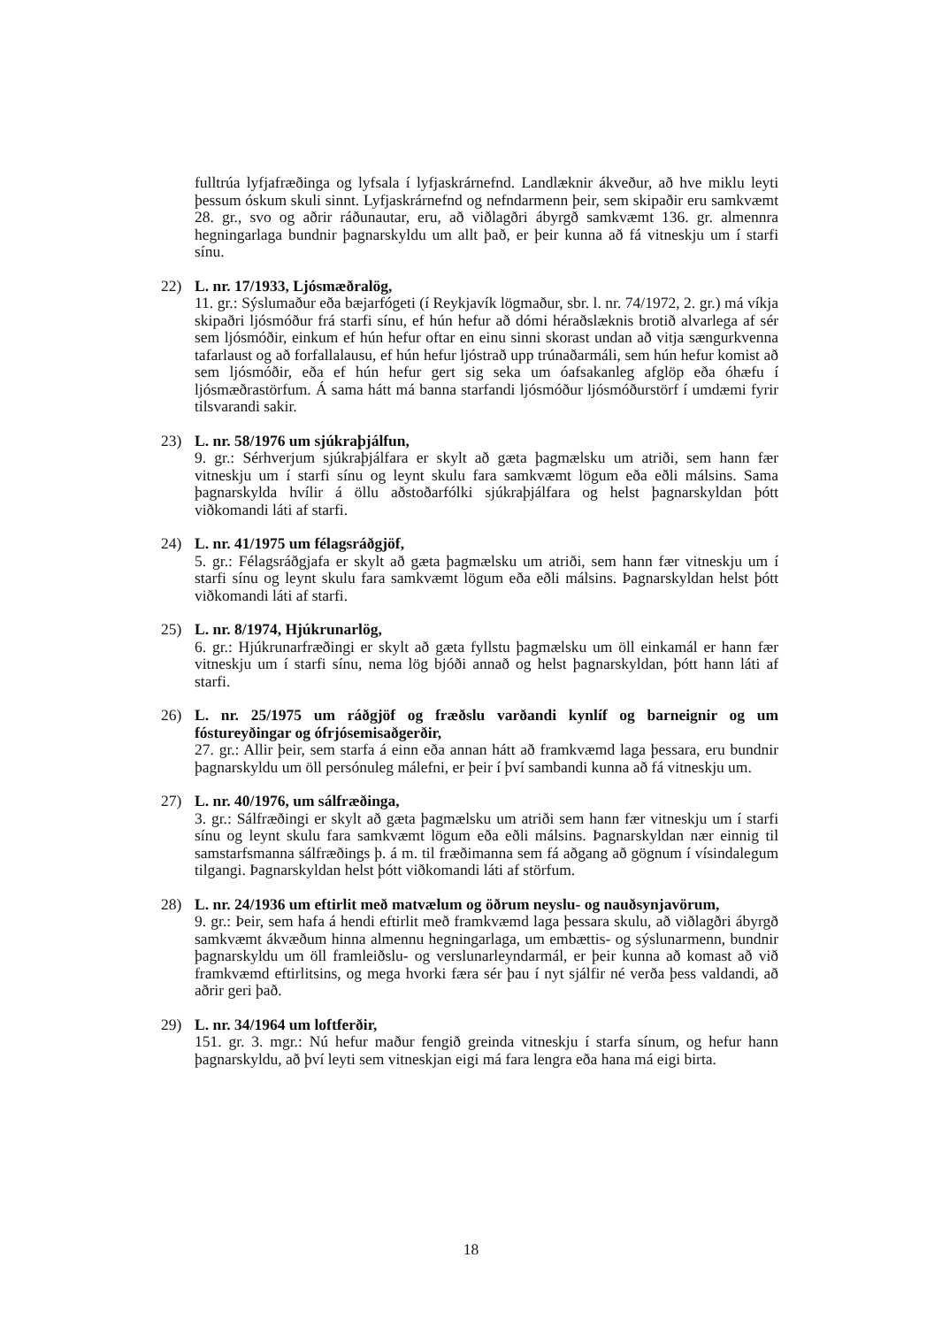fulltrúa lyfjafræðinga og lyfsala í lyfjaskrárnefnd. Landlæknir ákveður, að hve miklu leyti þessum óskum skuli sinnt. Lyfjaskrárnefnd og nefndarmenn þeir, sem skipaðir eru samkvæmt 28. gr., svo og aðrir ráðunautar, eru, að viðlagðri ábyrgð samkvæmt 136. gr. almennra hegningarlaga bundnir þagnarskyldu um allt það, er þeir kunna að fá vitneskju um í starfi sínu.
22) L. nr. 17/1933, Ljósmæðralög,
11. gr.: Sýslumaður eða bæjarfógeti (í Reykjavík lögmaður, sbr. l. nr. 74/1972, 2. gr.) má víkja skipaðri ljósmóður frá starfi sínu, ef hún hefur að dómi héraðslæknis brotið alvarlega af sér sem ljósmóðir, einkum ef hún hefur oftar en einu sinni skorast undan að vitja sængurkvenna tafarlaust og að forfallalausu, ef hún hefur ljóstrað upp trúnaðarmáli, sem hún hefur komist að sem ljósmóðir, eða ef hún hefur gert sig seka um óafsakanleg afglöp eða óhæfu í ljósmæðrastörfum. Á sama hátt má banna starfandi ljósmóður ljósmóðurstörf í umdæmi fyrir tilsvarandi sakir.
23) L. nr. 58/1976 um sjúkraþjálfun,
9. gr.: Sérhverjum sjúkraþjálfara er skylt að gæta þagmælsku um atriði, sem hann fær vitneskju um í starfi sínu og leynt skulu fara samkvæmt lögum eða eðli málsins. Sama þagnarskylda hvílir á öllu aðstoðarfólki sjúkraþjálfara og helst þagnarskyldan þótt viðkomandi láti af starfi.
24) L. nr. 41/1975 um félagsráðgjöf,
5. gr.: Félagsráðgjafa er skylt að gæta þagmælsku um atriði, sem hann fær vitneskju um í starfi sínu og leynt skulu fara samkvæmt lögum eða eðli málsins. Þagnarskyldan helst þótt viðkomandi láti af starfi.
25) L. nr. 8/1974, Hjúkrunarlög,
6. gr.: Hjúkrunarfræðingi er skylt að gæta fyllstu þagmælsku um öll einkamál er hann fær vitneskju um í starfi sínu, nema lög bjóði annað og helst þagnarskyldan, þótt hann láti af starfi.
26) L. nr. 25/1975 um ráðgjöf og fræðslu varðandi kynlíf og barneignir og um fóstureyðingar og ófrjósemisaðgerðir,
27. gr.: Allir þeir, sem starfa á einn eða annan hátt að framkvæmd laga þessara, eru bundnir þagnarskyldu um öll persónuleg málefni, er þeir í því sambandi kunna að fá vitneskju um.
27) L. nr. 40/1976, um sálfræðinga,
3. gr.: Sálfræðingi er skylt að gæta þagmælsku um atriði sem hann fær vitneskju um í starfi sínu og leynt skulu fara samkvæmt lögum eða eðli málsins. Þagnarskyldan nær einnig til samstarfsmanna sálfræðings þ. á m. til fræðimanna sem fá aðgang að gögnum í vísindalegum tilgangi. Þagnarskyldan helst þótt viðkomandi láti af störfum.
28) L. nr. 24/1936 um eftirlit með matvælum og öðrum neyslu- og nauðsynjavörum,
9. gr.: Þeir, sem hafa á hendi eftirlit með framkvæmd laga þessara skulu, að viðlagðri ábyrgð samkvæmt ákvæðum hinna almennu hegningarlaga, um embættis- og sýslunarmenn, bundnir þagnarskyldu um öll framleiðslu- og verslunarleyndarmál, er þeir kunna að komast að við framkvæmd eftirlitsins, og mega hvorki færa sér þau í nyt sjálfir né verða þess valdandi, að aðrir geri það.
29) L. nr. 34/1964 um loftferðir,
151. gr. 3. mgr.: Nú hefur maður fengið greinda vitneskju í starfa sínum, og hefur hann þagnarskyldu, að því leyti sem vitneskjan eigi má fara lengra eða hana má eigi birta.
18